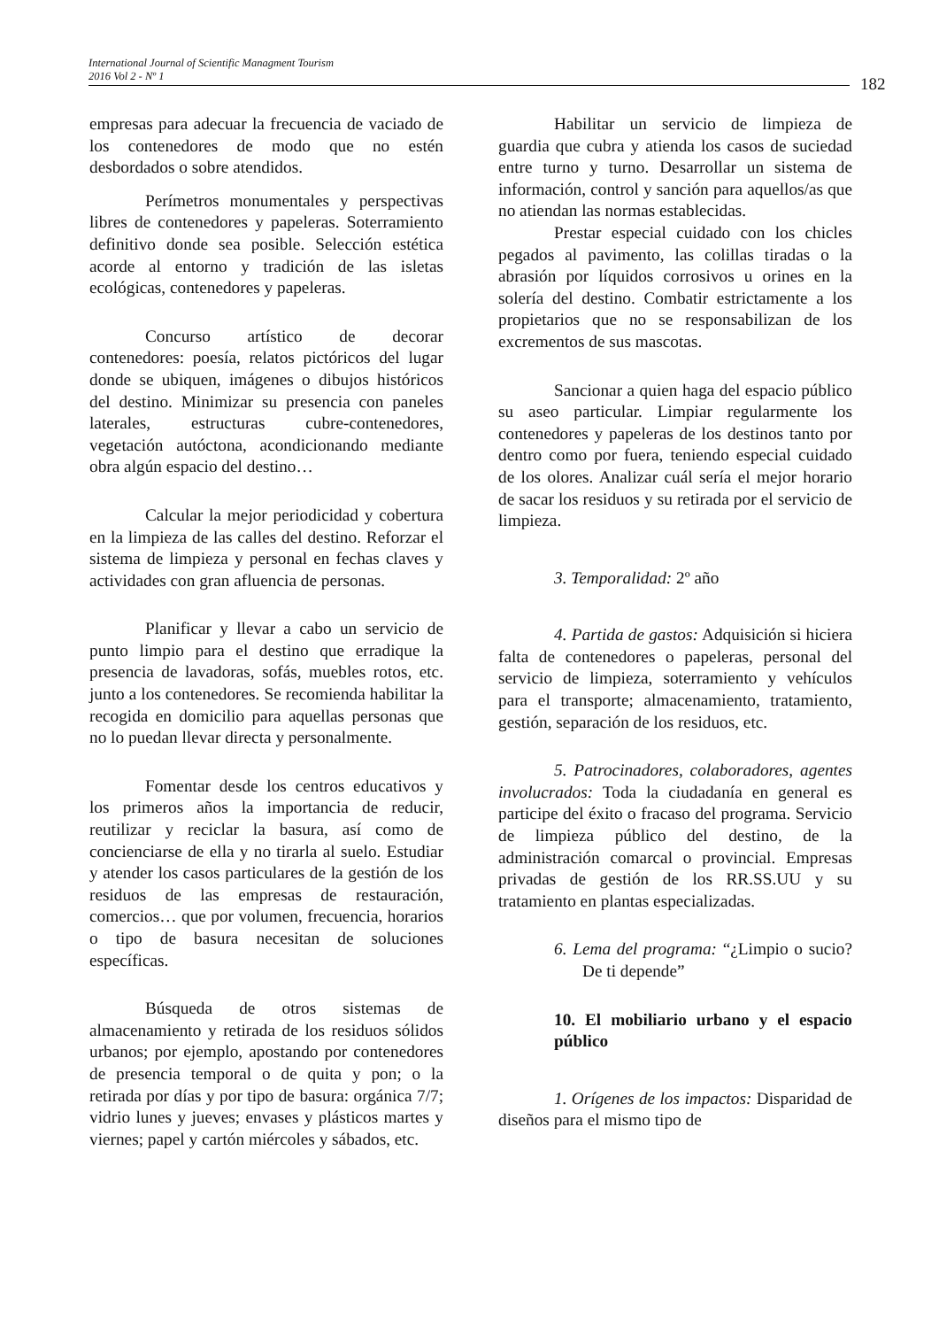International Journal of Scientific Managment Tourism
2016 Vol 2 - Nº 1
182
empresas para adecuar la frecuencia de vaciado de los contenedores de modo que no estén desbordados o sobre atendidos.
Perímetros monumentales y perspectivas libres de contenedores y papeleras. Soterramiento definitivo donde sea posible. Selección estética acorde al entorno y tradición de las isletas ecológicas, contenedores y papeleras.
Concurso artístico de decorar contenedores: poesía, relatos pictóricos del lugar donde se ubiquen, imágenes o dibujos históricos del destino. Minimizar su presencia con paneles laterales, estructuras cubre-contenedores, vegetación autóctona, acondicionando mediante obra algún espacio del destino…
Calcular la mejor periodicidad y cobertura en la limpieza de las calles del destino. Reforzar el sistema de limpieza y personal en fechas claves y actividades con gran afluencia de personas.
Planificar y llevar a cabo un servicio de punto limpio para el destino que erradique la presencia de lavadoras, sofás, muebles rotos, etc. junto a los contenedores. Se recomienda habilitar la recogida en domicilio para aquellas personas que no lo puedan llevar directa y personalmente.
Fomentar desde los centros educativos y los primeros años la importancia de reducir, reutilizar y reciclar la basura, así como de concienciarse de ella y no tirarla al suelo. Estudiar y atender los casos particulares de la gestión de los residuos de las empresas de restauración, comercios… que por volumen, frecuencia, horarios o tipo de basura necesitan de soluciones específicas.
Búsqueda de otros sistemas de almacenamiento y retirada de los residuos sólidos urbanos; por ejemplo, apostando por contenedores de presencia temporal o de quita y pon; o la retirada por días y por tipo de basura: orgánica 7/7; vidrio lunes y jueves; envases y plásticos martes y viernes; papel y cartón miércoles y sábados, etc.
Habilitar un servicio de limpieza de guardia que cubra y atienda los casos de suciedad entre turno y turno. Desarrollar un sistema de información, control y sanción para aquellos/as que no atiendan las normas establecidas.
Prestar especial cuidado con los chicles pegados al pavimento, las colillas tiradas o la abrasión por líquidos corrosivos u orines en la solería del destino. Combatir estrictamente a los propietarios que no se responsabilizan de los excrementos de sus mascotas.
Sancionar a quien haga del espacio público su aseo particular. Limpiar regularmente los contenedores y papeleras de los destinos tanto por dentro como por fuera, teniendo especial cuidado de los olores. Analizar cuál sería el mejor horario de sacar los residuos y su retirada por el servicio de limpieza.
3. Temporalidad: 2º año
4. Partida de gastos: Adquisición si hiciera falta de contenedores o papeleras, personal del servicio de limpieza, soterramiento y vehículos para el transporte; almacenamiento, tratamiento, gestión, separación de los residuos, etc.
5. Patrocinadores, colaboradores, agentes involucrados: Toda la ciudadanía en general es participe del éxito o fracaso del programa. Servicio de limpieza público del destino, de la administración comarcal o provincial. Empresas privadas de gestión de los RR.SS.UU y su tratamiento en plantas especializadas.
6. Lema del programa: “¿Limpio o sucio? De ti depende”
10. El mobiliario urbano y el espacio público
1. Orígenes de los impactos: Disparidad de diseños para el mismo tipo de